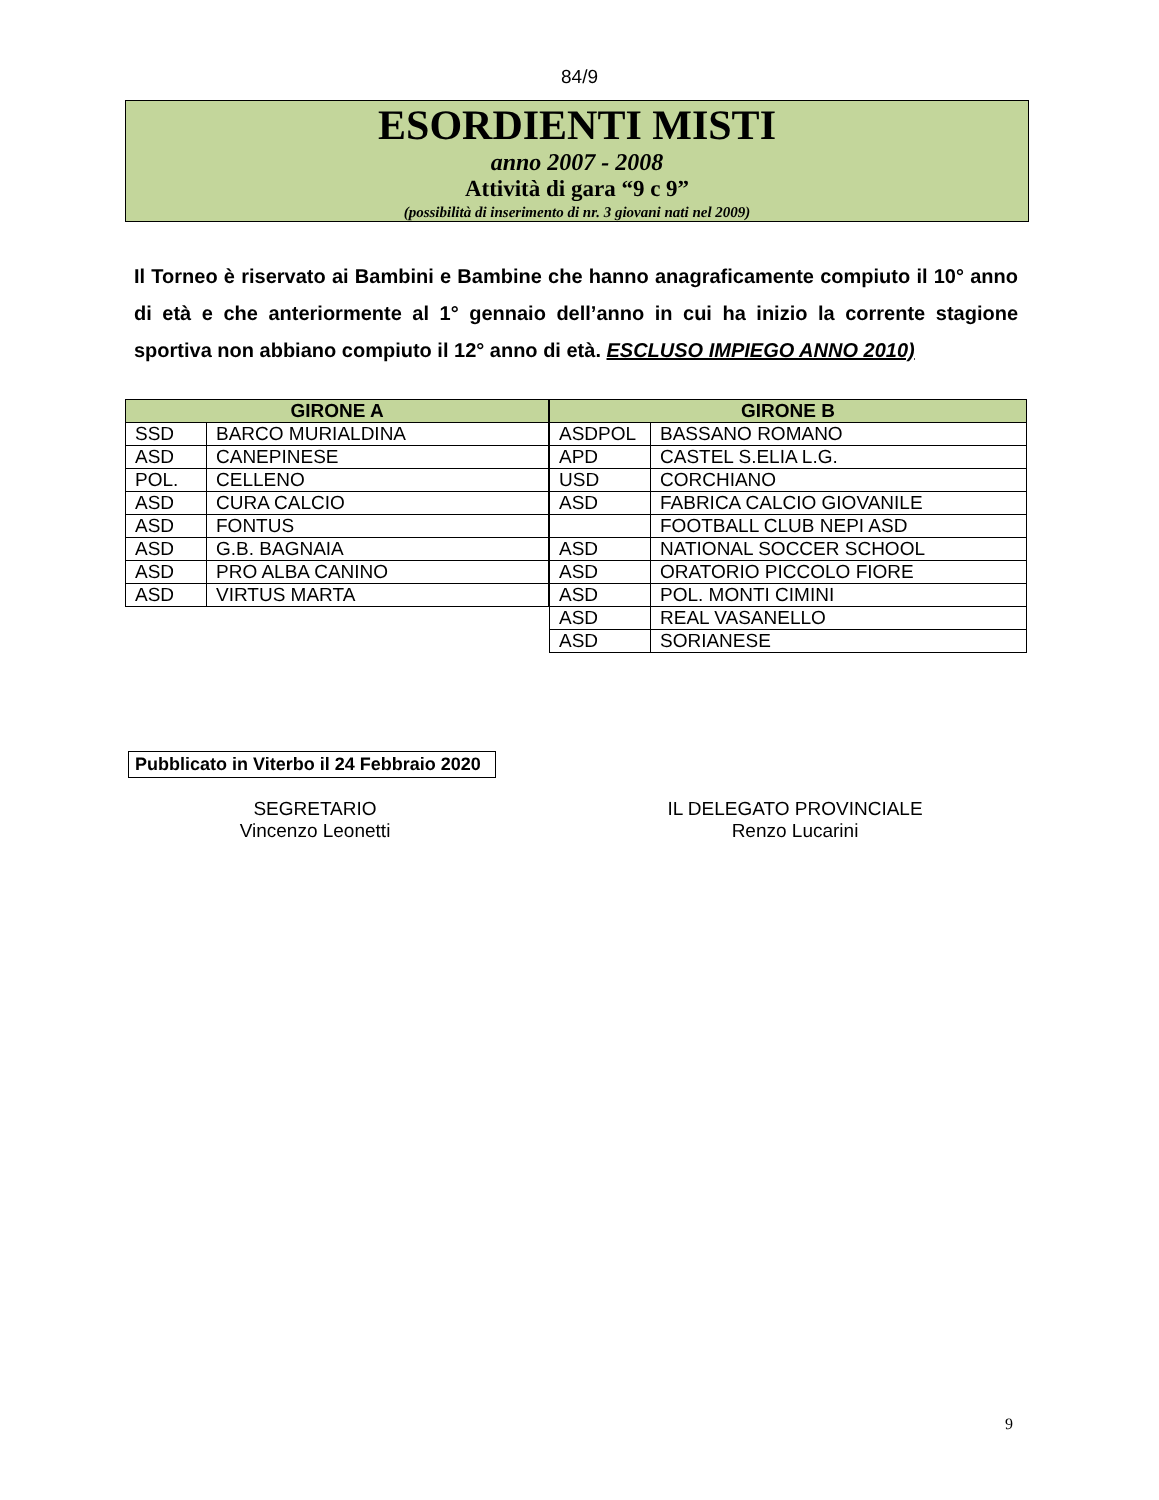84/9
ESORDIENTI MISTI
anno 2007 - 2008
Attività di gara “9 c 9”
(possibilità di inserimento di nr. 3 giovani nati nel 2009)
Il Torneo è riservato ai Bambini e Bambine che hanno anagraficamente compiuto il 10° anno di età e che anteriormente al 1° gennaio dell’anno in cui ha inizio la corrente stagione sportiva non abbiano compiuto il 12° anno di età. ESCLUSO IMPIEGO ANNO 2010)
| GIRONE A | |
| --- | --- |
| SSD | BARCO MURIALDINA |
| ASD | CANEPINESE |
| POL. | CELLENO |
| ASD | CURA CALCIO |
| ASD | FONTUS |
| ASD | G.B. BAGNAIA |
| ASD | PRO ALBA CANINO |
| ASD | VIRTUS MARTA |
| GIRONE B | |
| --- | --- |
| ASDPOL | BASSANO ROMANO |
| APD | CASTEL S.ELIA L.G. |
| USD | CORCHIANO |
| ASD | FABRICA CALCIO GIOVANILE |
| | FOOTBALL CLUB NEPI ASD |
| ASD | NATIONAL SOCCER SCHOOL |
| ASD | ORATORIO PICCOLO FIORE |
| ASD | POL. MONTI CIMINI |
| ASD | REAL VASANELLO |
| ASD | SORIANESE |
Pubblicato in Viterbo il 24 Febbraio 2020
SEGRETARIO
Vincenzo Leonetti
IL DELEGATO PROVINCIALE
Renzo Lucarini
9